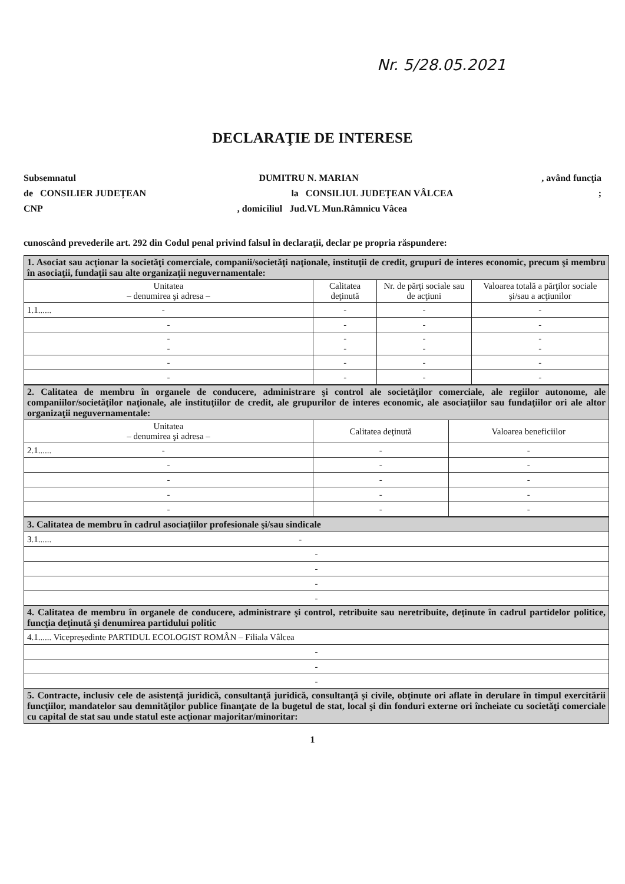Nr. 5/28.05.2021
DECLARAŢIE DE INTERESE
Subsemnatul DUMITRU N. MARIAN, având funcţia
de CONSILIER JUDEȚEAN la CONSILIUL JUDEȚEAN VÂLCEA;
CNP, domiciliul Jud.VL Mun.Râmnicu Vâcea
cunoscând prevederile art. 292 din Codul penal privind falsul în declaraţii, declar pe propria răspundere:
| 1. Asociat sau acţionar la societăţi comerciale, companii/societăţi naţionale, instituţii de credit, grupuri de interes economic, precum şi membru în asociaţii, fundaţii sau alte organizaţii neguvernamentale: | | | |
| Unitatea – denumirea şi adresa – | Calitatea deţinută | Nr. de părţi sociale sau de acţiuni | Valoarea totală a părţilor sociale şi/sau a acţiunilor |
| 1.1...... - | - | - | - |
| - | - | - | - |
| - - | - - | - - | - - |
| - | - | - | - |
| - | - | - | - |
| 2. Calitatea de membru în organele de conducere, administrare şi control ale societăţilor comerciale, ale regiilor autonome, ale companiilor/societăţilor naţionale, ale instituţiilor de credit, ale grupurilor de interes economic, ale asociaţiilor sau fundaţiilor ori ale altor organizaţii neguvernamentale: | | |
| Unitatea – denumirea şi adresa – | Calitatea deţinută | Valoarea beneficiilor |
| 2.1...... - | - | - |
| - | - | - |
| - | - | - |
| - | - | - |
| - | - | - |
| 3. Calitatea de membru în cadrul asociaţiilor profesionale şi/sau sindicale |
| 3.1...... - |
| - |
| - |
| - |
| - |
| 4. Calitatea de membru în organele de conducere, administrare şi control, retribuite sau neretribuite, deţinute în cadrul partidelor politice, funcţia deţinută şi denumirea partidului politic |
| 4.1...... Vicepreședinte PARTIDUL ECOLOGIST ROMÂN – Filiala Vâlcea |
| - |
| - |
| - |
| 5. Contracte, inclusiv cele de asistenţă juridică, consultanţă juridică, consultanţă şi civile, obţinute ori aflate în derulare în timpul exercitării funcţiilor, mandatelor sau demnităţilor publice finanţate de la bugetul de stat, local şi din fonduri externe ori încheiate cu societăţi comerciale cu capital de stat sau unde statul este acţionar majoritar/minoritar: |
1